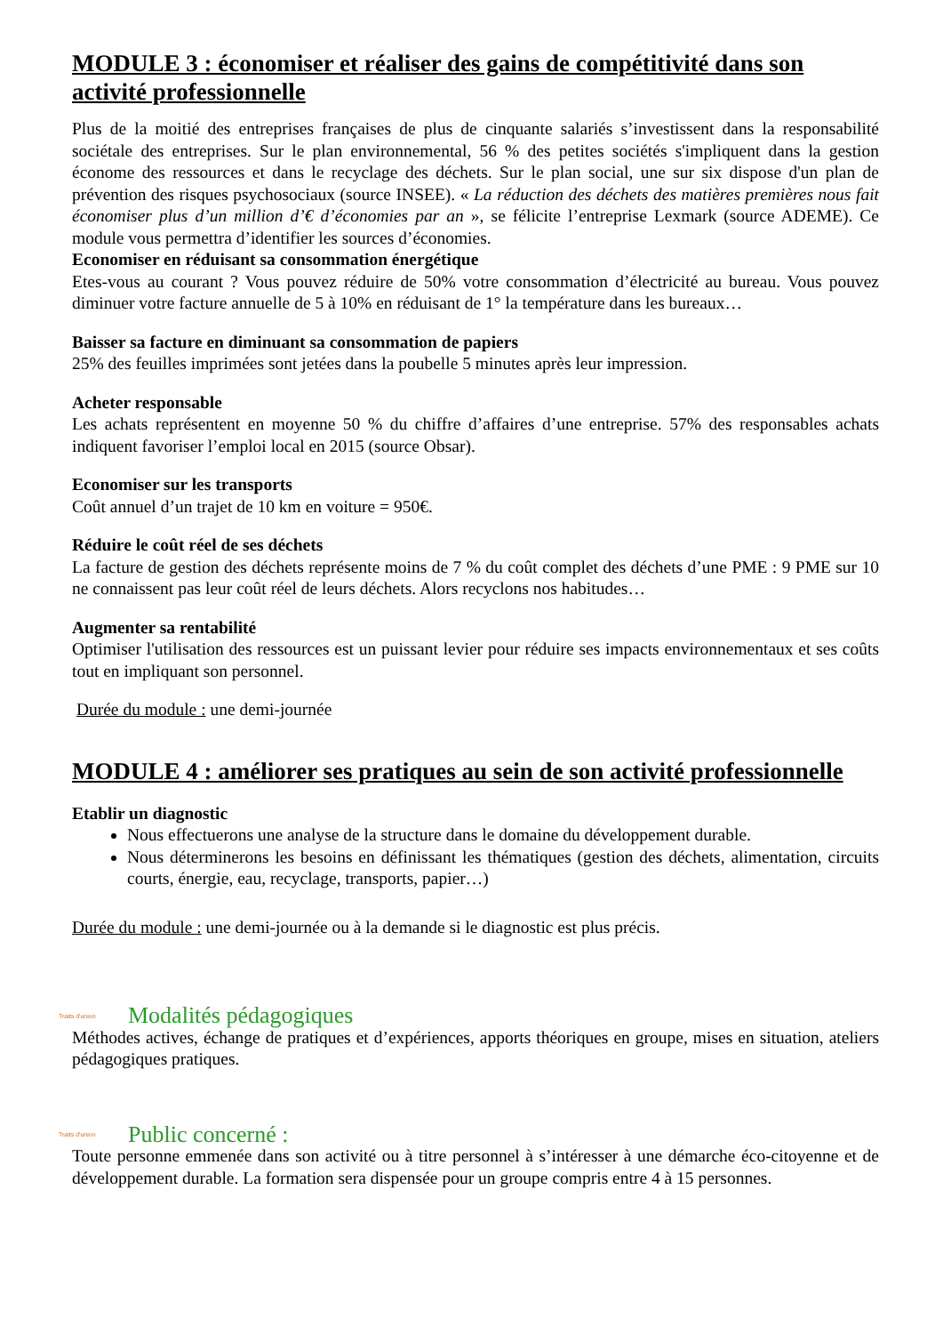MODULE 3 : économiser et réaliser des gains de compétitivité dans son activité professionnelle
Plus de la moitié des entreprises françaises de plus de cinquante salariés s’investissent dans la responsabilité sociétale des entreprises. Sur le plan environnemental, 56 % des petites sociétés s'impliquent dans la gestion économe des ressources et dans le recyclage des déchets. Sur le plan social, une sur six dispose d'un plan de prévention des risques psychosociaux (source INSEE). « La réduction des déchets des matières premières nous fait économiser plus d’un million d’€ d’économies par an », se félicite l’entreprise Lexmark (source ADEME). Ce module vous permettra d’identifier les sources d’économies.
Economiser en réduisant sa consommation énergétique
Etes-vous au courant ? Vous pouvez réduire de 50% votre consommation d’électricité au bureau. Vous pouvez diminuer votre facture annuelle de 5 à 10% en réduisant de 1° la température dans les bureaux…
Baisser sa facture en diminuant sa consommation de papiers
25% des feuilles imprimées sont jetées dans la poubelle 5 minutes après leur impression.
Acheter responsable
Les achats représentent en moyenne 50 % du chiffre d’affaires d’une entreprise. 57% des responsables achats indiquent favoriser l’emploi local en 2015 (source Obsar).
Economiser sur les transports
Coût annuel d’un trajet de 10 km en voiture = 950€.
Réduire le coût réel de ses déchets
La facture de gestion des déchets représente moins de 7 % du coût complet des déchets d’une PME : 9 PME sur 10 ne connaissent pas leur coût réel de leurs déchets. Alors recyclons nos habitudes…
Augmenter sa rentabilité
Optimiser l'utilisation des ressources est un puissant levier pour réduire ses impacts environnementaux et ses coûts tout en impliquant son personnel.
Durée du module : une demi-journée
MODULE 4 : améliorer ses pratiques au sein de son activité professionnelle
Etablir un diagnostic
Nous effectuerons une analyse de la structure dans le domaine du développement durable.
Nous déterminerons les besoins en définissant les thématiques (gestion des déchets, alimentation, circuits courts, énergie, eau, recyclage, transports, papier…)
Durée du module : une demi-journée ou à la demande si le diagnostic est plus précis.
Traits d'union Modalités pédagogiques
Méthodes actives, échange de pratiques et d’expériences, apports théoriques en groupe, mises en situation, ateliers pédagogiques pratiques.
Traits d'union Public concerné :
Toute personne emmenée dans son activité ou à titre personnel à s’intéresser à une démarche éco-citoyenne et de développement durable. La formation sera dispensée pour un groupe compris entre 4 à 15 personnes.